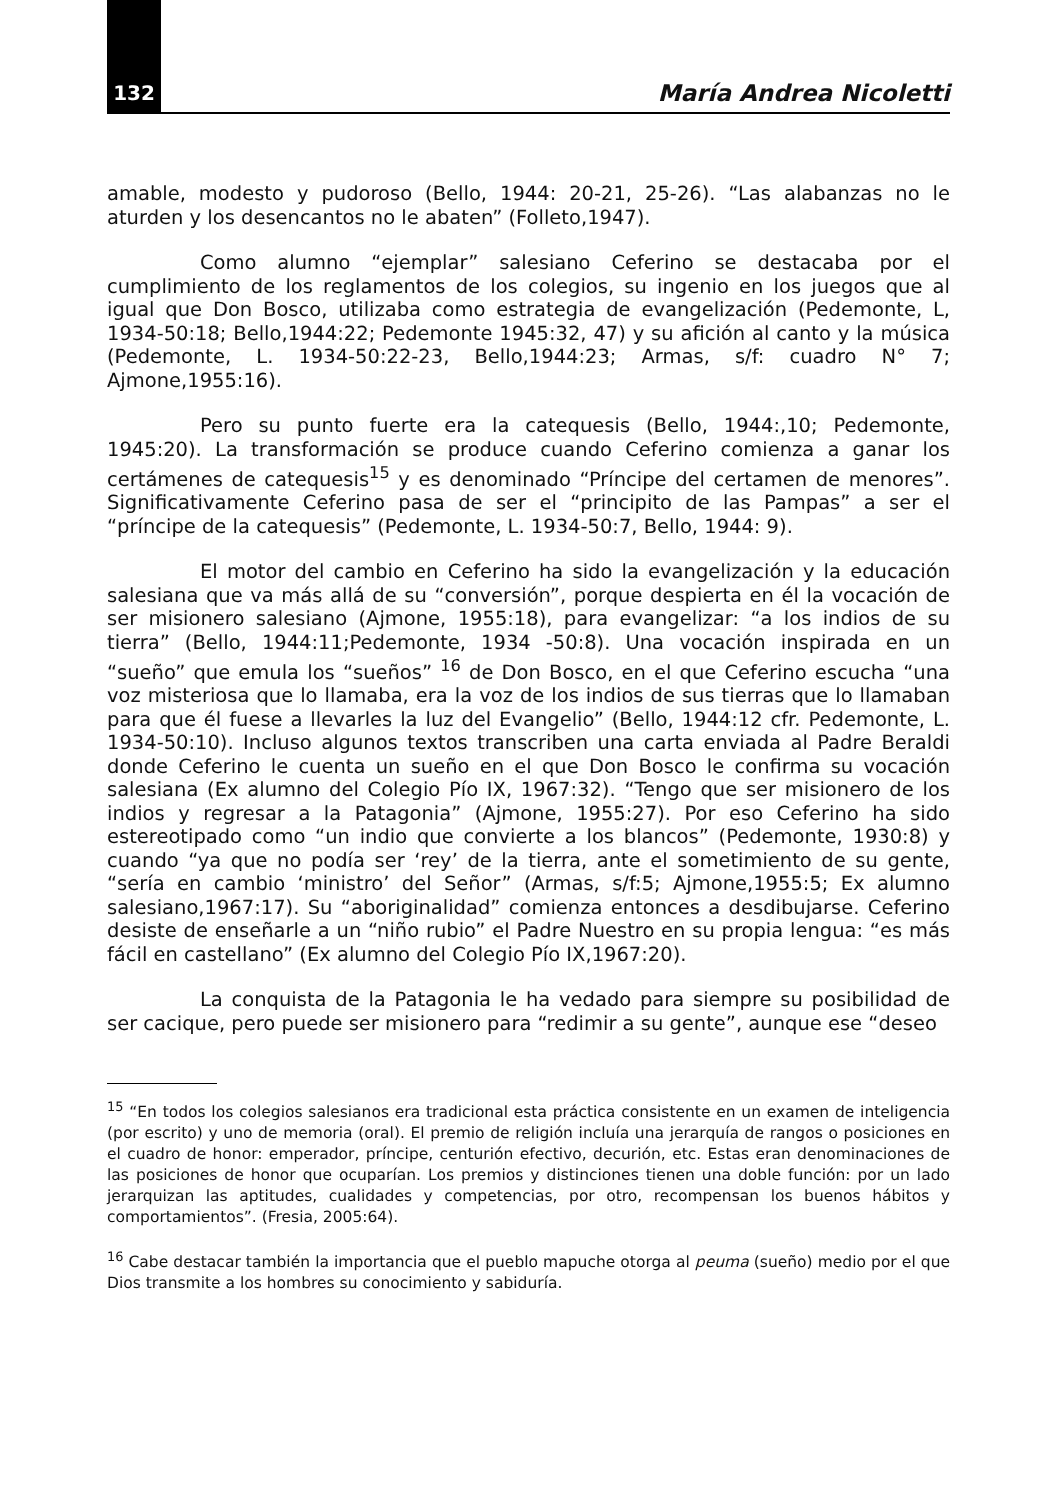132 María Andrea Nicoletti
amable, modesto y pudoroso (Bello, 1944: 20-21, 25-26). “Las alabanzas no le aturden y los desencantos no le abaten” (Folleto,1947).
Como alumno “ejemplar” salesiano Ceferino se destacaba por el cumplimiento de los reglamentos de los colegios, su ingenio en los juegos que al igual que Don Bosco, utilizaba como estrategia de evangelización (Pedemonte, L, 1934-50:18; Bello,1944:22; Pedemonte 1945:32, 47) y su afición al canto y la música (Pedemonte, L. 1934-50:22-23, Bello,1944:23; Armas, s/f: cuadro N° 7; Ajmone,1955:16).
Pero su punto fuerte era la catequesis (Bello, 1944:,10; Pedemonte, 1945:20). La transformación se produce cuando Ceferino comienza a ganar los certámenes de catequesis<sup>15</sup> y es denominado “Príncipe del certamen de menores”. Significativamente Ceferino pasa de ser el “principito de las Pampas” a ser el “príncipe de la catequesis” (Pedemonte, L. 1934-50:7, Bello, 1944: 9).
El motor del cambio en Ceferino ha sido la evangelización y la educación salesiana que va más allá de su “conversión”, porque despierta en él la vocación de ser misionero salesiano (Ajmone, 1955:18), para evangelizar: “a los indios de su tierra” (Bello, 1944:11;Pedemonte, 1934 -50:8). Una vocación inspirada en un “sueño” que emula los “sueños” <sup>16</sup> de Don Bosco, en el que Ceferino escucha “una voz misteriosa que lo llamaba, era la voz de los indios de sus tierras que lo llamaban para que él fuese a llevarles la luz del Evangelio” (Bello, 1944:12 cfr. Pedemonte, L. 1934-50:10). Incluso algunos textos transcriben una carta enviada al Padre Beraldi donde Ceferino le cuenta un sueño en el que Don Bosco le confirma su vocación salesiana (Ex alumno del Colegio Pío IX, 1967:32). “Tengo que ser misionero de los indios y regresar a la Patagonia” (Ajmone, 1955:27). Por eso Ceferino ha sido estereotipado como “un indio que convierte a los blancos” (Pedemonte, 1930:8) y cuando “ya que no podía ser ‘rey’ de la tierra, ante el sometimiento de su gente, “sería en cambio ‘ministro’ del Señor” (Armas, s/f:5; Ajmone,1955:5; Ex alumno salesiano,1967:17). Su “aboriginalidad” comienza entonces a desdibujarse. Ceferino desiste de enseñarle a un “niño rubio” el Padre Nuestro en su propia lengua: “es más fácil en castellano” (Ex alumno del Colegio Pío IX,1967:20).
La conquista de la Patagonia le ha vedado para siempre su posibilidad de ser cacique, pero puede ser misionero para “redimir a su gente”, aunque ese “deseo
<sup>15</sup> “En todos los colegios salesianos era tradicional esta práctica consistente en un examen de inteligencia (por escrito) y uno de memoria (oral). El premio de religión incluía una jerarquía de rangos o posiciones en el cuadro de honor: emperador, príncipe, centurión efectivo, decurión, etc. Estas eran denominaciones de las posiciones de honor que ocuparían. Los premios y distinciones tienen una doble función: por un lado jerarquizan las aptitudes, cualidades y competencias, por otro, recompensan los buenos hábitos y comportamientos”. (Fresia, 2005:64).
<sup>16</sup> Cabe destacar también la importancia que el pueblo mapuche otorga al peuma (sueño) medio por el que Dios transmite a los hombres su conocimiento y sabiduría.